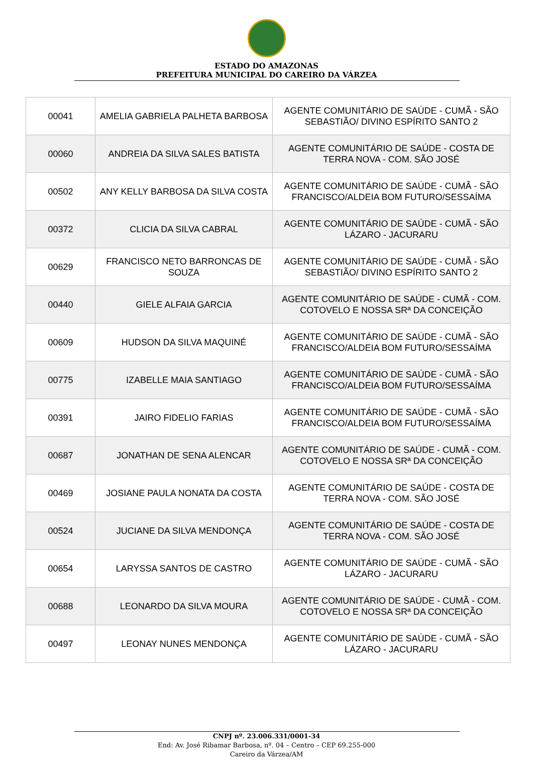ESTADO DO AMAZONAS
PREFEITURA MUNICIPAL DO CAREIRO DA VÁRZEA
| 00041 | AMELIA GABRIELA PALHETA BARBOSA | AGENTE COMUNITÁRIO DE SAÚDE - CUMÃ - SÃO SEBASTIÃO/ DIVINO ESPÍRITO SANTO 2 |
| 00060 | ANDREIA DA SILVA SALES BATISTA | AGENTE COMUNITÁRIO DE SAÚDE - COSTA DE TERRA NOVA - COM. SÃO JOSÉ |
| 00502 | ANY KELLY BARBOSA DA SILVA COSTA | AGENTE COMUNITÁRIO DE SAÚDE - CUMÃ - SÃO FRANCISCO/ALDEIA BOM FUTURO/SESSAÍMA |
| 00372 | CLICIA DA SILVA CABRAL | AGENTE COMUNITÁRIO DE SAÚDE - CUMÃ - SÃO LÁZARO - JACURARU |
| 00629 | FRANCISCO NETO BARRONCAS DE SOUZA | AGENTE COMUNITÁRIO DE SAÚDE - CUMÃ - SÃO SEBASTIÃO/ DIVINO ESPÍRITO SANTO 2 |
| 00440 | GIELE ALFAIA GARCIA | AGENTE COMUNITÁRIO DE SAÚDE - CUMÃ - COM. COTOVELO E NOSSA SRª DA CONCEIÇÃO |
| 00609 | HUDSON DA SILVA MAQUINÉ | AGENTE COMUNITÁRIO DE SAÚDE - CUMÃ - SÃO FRANCISCO/ALDEIA BOM FUTURO/SESSAÍMA |
| 00775 | IZABELLE MAIA SANTIAGO | AGENTE COMUNITÁRIO DE SAÚDE - CUMÃ - SÃO FRANCISCO/ALDEIA BOM FUTURO/SESSAÍMA |
| 00391 | JAIRO FIDELIO FARIAS | AGENTE COMUNITÁRIO DE SAÚDE - CUMÃ - SÃO FRANCISCO/ALDEIA BOM FUTURO/SESSAÍMA |
| 00687 | JONATHAN DE SENA ALENCAR | AGENTE COMUNITÁRIO DE SAÚDE - CUMÃ - COM. COTOVELO E NOSSA SRª DA CONCEIÇÃO |
| 00469 | JOSIANE PAULA NONATA DA COSTA | AGENTE COMUNITÁRIO DE SAÚDE - COSTA DE TERRA NOVA - COM. SÃO JOSÉ |
| 00524 | JUCIANE DA SILVA MENDONÇA | AGENTE COMUNITÁRIO DE SAÚDE - COSTA DE TERRA NOVA - COM. SÃO JOSÉ |
| 00654 | LARYSSA SANTOS DE CASTRO | AGENTE COMUNITÁRIO DE SAÚDE - CUMÃ - SÃO LÁZARO - JACURARU |
| 00688 | LEONARDO DA SILVA MOURA | AGENTE COMUNITÁRIO DE SAÚDE - CUMÃ - COM. COTOVELO E NOSSA SRª DA CONCEIÇÃO |
| 00497 | LEONAY NUNES MENDONÇA | AGENTE COMUNITÁRIO DE SAÚDE - CUMÃ - SÃO LÁZARO - JACURARU |
CNPJ nº. 23.006.331/0001-34
End: Av. José Ribamar Barbosa, nº. 04 – Centro – CEP 69.255-000
Careiro da Várzea/AM